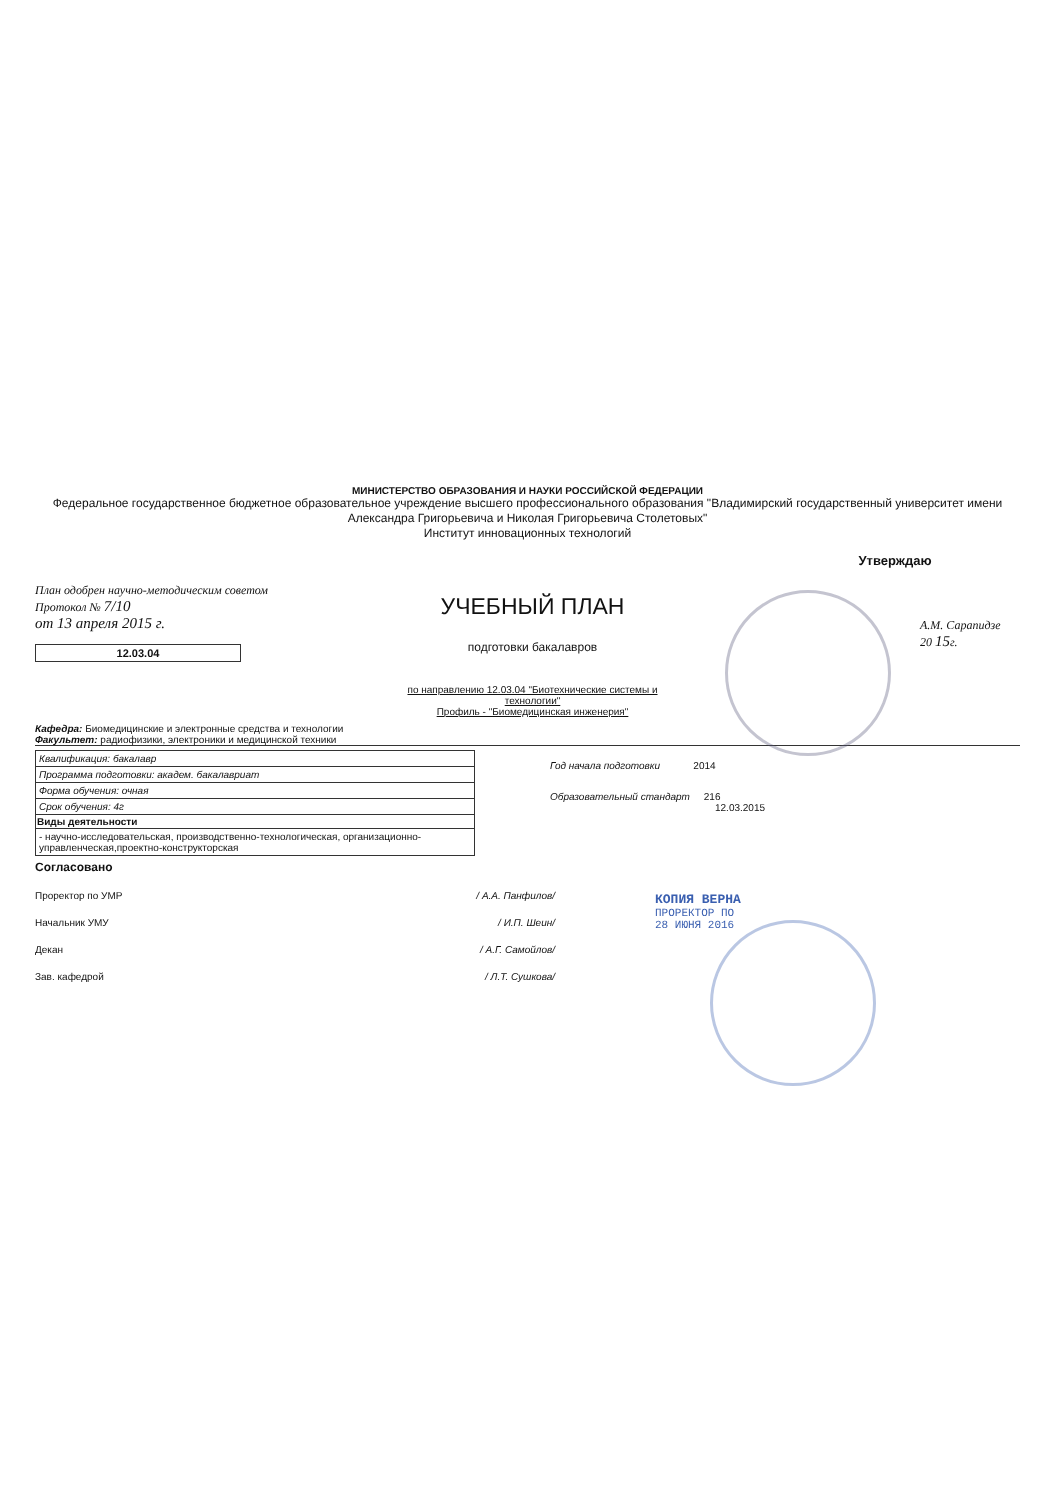МИНИСТЕРСТВО ОБРАЗОВАНИЯ И НАУКИ РОССИЙСКОЙ ФЕДЕРАЦИИ
Федеральное государственное бюджетное образовательное учреждение высшего профессионального образования "Владимирский государственный университет имени Александра Григорьевича и Николая Григорьевича Столетовых"
Институт инновационных технологий
План одобрен научно-методическим советом
Протокол № 7/10
от 13 апреля 2015 г.
12.03.04
УЧЕБНЫЙ ПЛАН
подготовки бакалавров
по направлению 12.03.04 "Биотехнические системы и технологии"
Профиль - "Биомедицинская инженерия"
Утверждаю
А.М. Сарапидзе
20 15г.
Кафедра: Биомедицинские и электронные средства и технологии
Факультет: радиофизики, электроники и медицинской техники
| Квалификация: бакалавр |
| Программа подготовки: академ. бакалавриат |
| Форма обучения: очная |
| Срок обучения: 4г |
| Виды деятельности |
| - научно-исследовательская, производственно-технологическая, организационно-управленческая,проектно-конструкторская |
Год начала подготовки 2014
Образовательный стандарт 216
12.03.2015
Согласовано
Проректор по УМР / А.А. Панфилов/
Начальник УМУ / И.П. Шеин/
Декан / А.Г. Самойлов/
Зав. кафедрой / Л.Т. Сушкова/
КОПИЯ ВЕРНА
ПРОРЕКТОР ПО
28 ИЮНЯ 2016